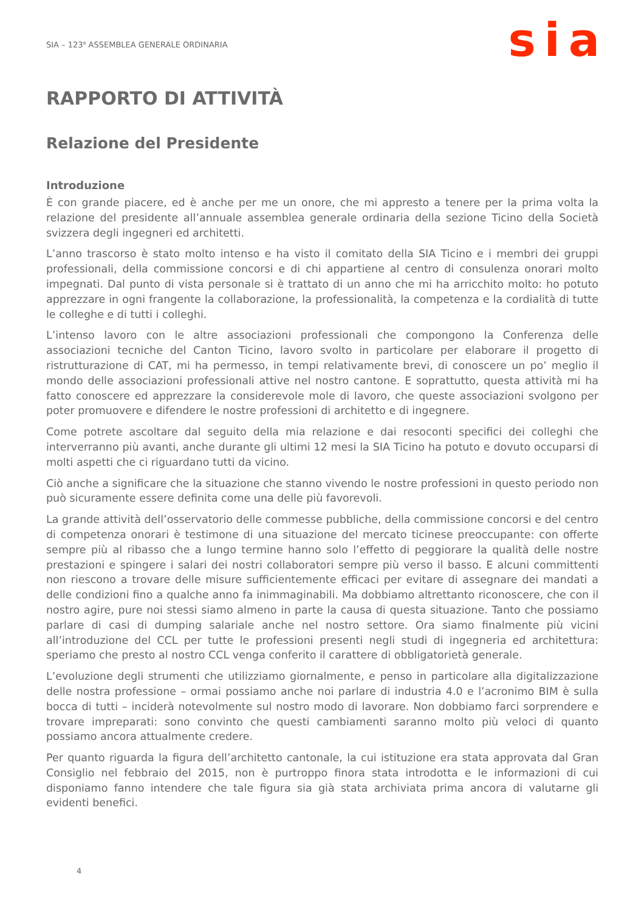SIA – 123<sup>a</sup> ASSEMBLEA GENERALE ORDINARIA
sia
RAPPORTO DI ATTIVITÀ
Relazione del Presidente
Introduzione
È con grande piacere, ed è anche per me un onore, che mi appresto a tenere per la prima volta la relazione del presidente all’annuale assemblea generale ordinaria della sezione Ticino della Società svizzera degli ingegneri ed architetti.
L’anno trascorso è stato molto intenso e ha visto il comitato della SIA Ticino e i membri dei gruppi professionali, della commissione concorsi e di chi appartiene al centro di consulenza onorari molto impegnati. Dal punto di vista personale si è trattato di un anno che mi ha arricchito molto: ho potuto apprezzare in ogni frangente la collaborazione, la professionalità, la competenza e la cordialità di tutte le colleghe e di tutti i colleghi.
L’intenso lavoro con le altre associazioni professionali che compongono la Conferenza delle associazioni tecniche del Canton Ticino, lavoro svolto in particolare per elaborare il progetto di ristrutturazione di CAT, mi ha permesso, in tempi relativamente brevi, di conoscere un po’ meglio il mondo delle associazioni professionali attive nel nostro cantone. E soprattutto, questa attività mi ha fatto conoscere ed apprezzare la considerevole mole di lavoro, che queste associazioni svolgono per poter promuovere e difendere le nostre professioni di architetto e di ingegnere.
Come potrete ascoltare dal seguito della mia relazione e dai resoconti specifici dei colleghi che interverranno più avanti, anche durante gli ultimi 12 mesi la SIA Ticino ha potuto e dovuto occuparsi di molti aspetti che ci riguardano tutti da vicino.
Ciò anche a significare che la situazione che stanno vivendo le nostre professioni in questo periodo non può sicuramente essere definita come una delle più favorevoli.
La grande attività dell’osservatorio delle commesse pubbliche, della commissione concorsi e del centro di competenza onorari è testimone di una situazione del mercato ticinese preoccupante: con offerte sempre più al ribasso che a lungo termine hanno solo l’effetto di peggiorare la qualità delle nostre prestazioni e spingere i salari dei nostri collaboratori sempre più verso il basso. E alcuni committenti non riescono a trovare delle misure sufficientemente efficaci per evitare di assegnare dei mandati a delle condizioni fino a qualche anno fa inimmaginabili. Ma dobbiamo altrettanto riconoscere, che con il nostro agire, pure noi stessi siamo almeno in parte la causa di questa situazione. Tanto che possiamo parlare di casi di dumping salariale anche nel nostro settore. Ora siamo finalmente più vicini all’introduzione del CCL per tutte le professioni presenti negli studi di ingegneria ed architettura: speriamo che presto al nostro CCL venga conferito il carattere di obbligatorietà generale.
L’evoluzione degli strumenti che utilizziamo giornalmente, e penso in particolare alla digitalizzazione delle nostra professione – ormai possiamo anche noi parlare di industria 4.0 e l’acronimo BIM è sulla bocca di tutti – inciderà notevolmente sul nostro modo di lavorare. Non dobbiamo farci sorprendere e trovare impreparati: sono convinto che questi cambiamenti saranno molto più veloci di quanto possiamo ancora attualmente credere.
Per quanto riguarda la figura dell’architetto cantonale, la cui istituzione era stata approvata dal Gran Consiglio nel febbraio del 2015, non è purtroppo finora stata introdotta e le informazioni di cui disponiamo fanno intendere che tale figura sia già stata archiviata prima ancora di valutarne gli evidenti benefici.
4